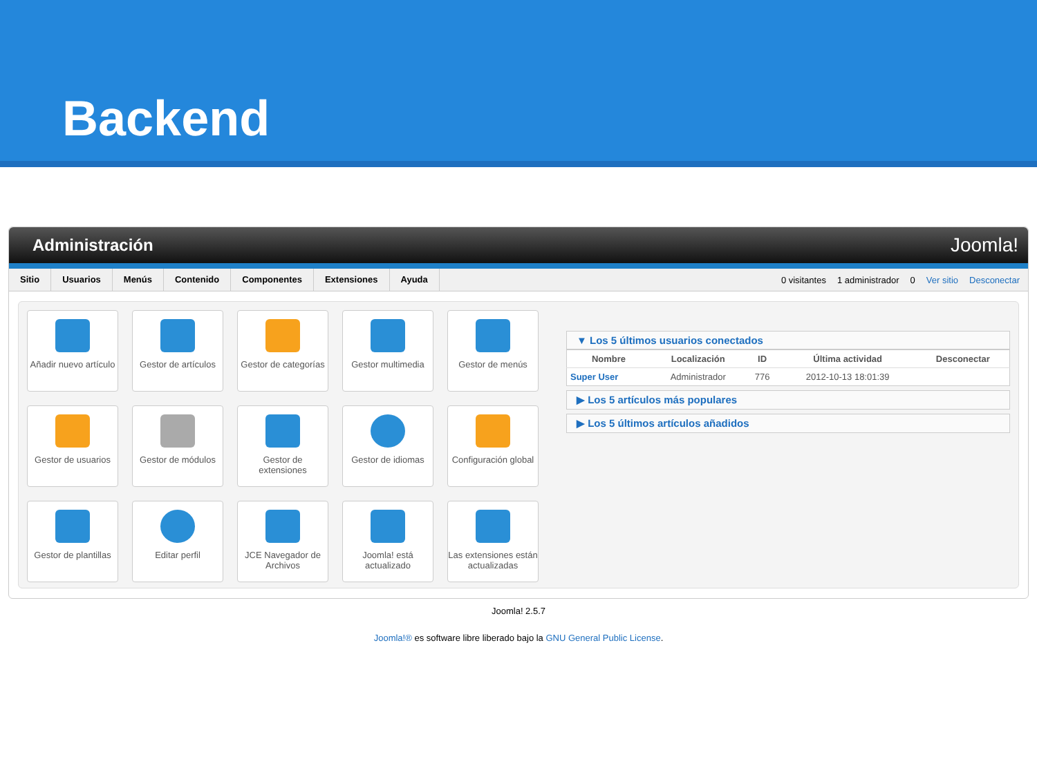Backend
Administración Joomla!
Sitio Usuarios Menús Contenido Componentes Extensiones Ayuda
0 visitantes 1 administrador 0 Ver sitio Desconectar
Añadir nuevo artículo
Gestor de artículos
Gestor de categorías
Gestor multimedia
Gestor de menús
Gestor de usuarios
Gestor de módulos
Gestor de extensiones
Gestor de idiomas
Configuración global
Gestor de plantillas
Editar perfil
JCE Navegador de Archivos
Joomla! está actualizado
Las extensiones están actualizadas
▼ Los 5 últimos usuarios conectados
| Nombre | Localización | ID | Última actividad | Desconectar |
| --- | --- | --- | --- | --- |
| Super User | Administrador | 776 | 2012-10-13 18:01:39 | |
▶ Los 5 artículos más populares
▶ Los 5 últimos artículos añadidos
Joomla! 2.5.7
Joomla!® es software libre liberado bajo la GNU General Public License.